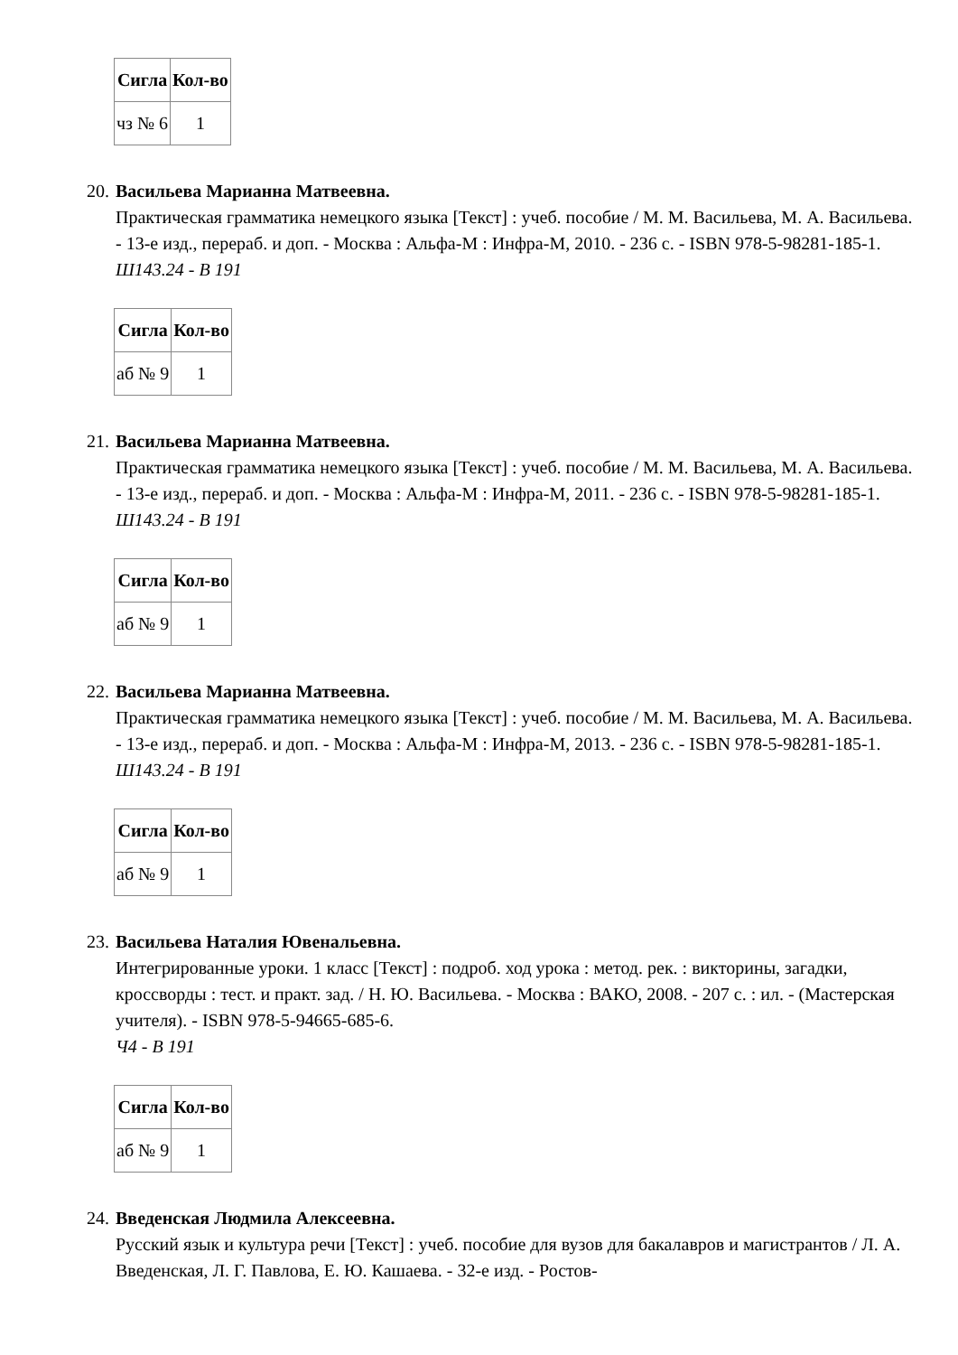| Сигла | Кол-во |
| --- | --- |
| чз № 6 | 1 |
20.
Васильева Марианна Матвеевна.
Практическая грамматика немецкого языка [Текст] : учеб. пособие / М. М. Васильева, М. А. Васильева. - 13-е изд., перераб. и доп. - Москва : Альфа-М : Инфра-М, 2010. - 236 с. - ISBN 978-5-98281-185-1.
Ш143.24 - В 191
| Сигла | Кол-во |
| --- | --- |
| аб № 9 | 1 |
21.
Васильева Марианна Матвеевна.
Практическая грамматика немецкого языка [Текст] : учеб. пособие / М. М. Васильева, М. А. Васильева. - 13-е изд., перераб. и доп. - Москва : Альфа-М : Инфра-М, 2011. - 236 с. - ISBN 978-5-98281-185-1.
Ш143.24 - В 191
| Сигла | Кол-во |
| --- | --- |
| аб № 9 | 1 |
22.
Васильева Марианна Матвеевна.
Практическая грамматика немецкого языка [Текст] : учеб. пособие / М. М. Васильева, М. А. Васильева. - 13-е изд., перераб. и доп. - Москва : Альфа-М : Инфра-М, 2013. - 236 с. - ISBN 978-5-98281-185-1.
Ш143.24 - В 191
| Сигла | Кол-во |
| --- | --- |
| аб № 9 | 1 |
23.
Васильева Наталия Ювенальевна.
Интегрированные уроки. 1 класс [Текст] : подроб. ход урока : метод. рек. : викторины, загадки, кроссворды : тест. и практ. зад. / Н. Ю. Васильева. - Москва : ВАКО, 2008. - 207 с. : ил. - (Мастерская учителя). - ISBN 978-5-94665-685-6.
Ч4 - В 191
| Сигла | Кол-во |
| --- | --- |
| аб № 9 | 1 |
24.
Введенская Людмила Алексеевна.
Русский язык и культура речи [Текст] : учеб. пособие для вузов для бакалавров и магистрантов / Л. А. Введенская, Л. Г. Павлова, Е. Ю. Кашаева. - 32-е изд. - Ростов-